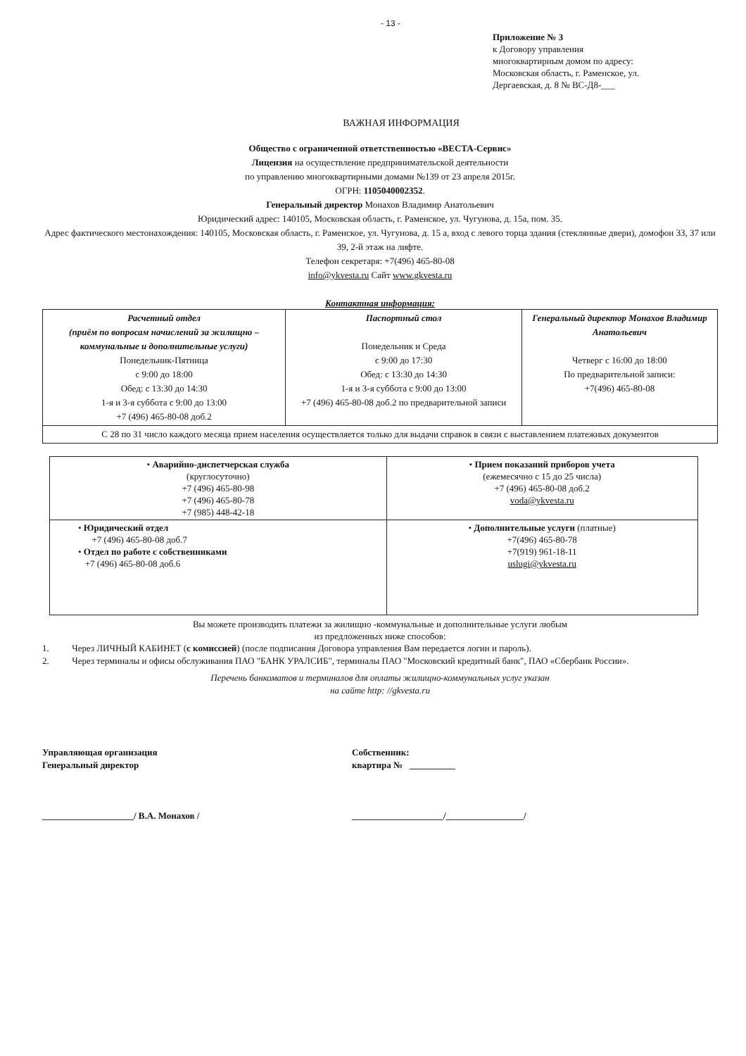- 13 -
Приложение № 3
к Договору управления
многоквартирным домом по адресу:
Московская область, г. Раменское, ул.
Дергаевская, д. 8 № ВС-Д8-___
ВАЖНАЯ ИНФОРМАЦИЯ
Общество с ограниченной ответственностью «ВЕСТА-Сервис»
Лицензия на осуществление предпринимательской деятельности
по управлению многоквартирными домами №139 от 23 апреля 2015г.
ОГРН: 1105040002352.
Генеральный директор Монахов Владимир Анатольевич
Юридический адрес: 140105, Московская область, г. Раменское, ул. Чугунова, д. 15а, пом. 35.
Адрес фактического местонахождения: 140105, Московская область, г. Раменское, ул. Чугунова, д. 15 а, вход с левого торца здания (стеклянные двери), домофон 33, 37 или 39, 2-й этаж на лифте.
Телефон секретаря: +7(496) 465-80-08
info@ykvesta.ru Сайт www.gkvesta.ru
Контактная информация:
| Расчетный отдел (приём по вопросам начислений за жилищно – коммунальные и дополнительные услуги) Понедельник-Пятница с 9:00 до 18:00 Обед: с 13:30 до 14:30 1-я и 3-я суббота с 9:00 до 13:00 +7 (496) 465-80-08 доб.2 | Паспортный стол Понедельник и Среда с 9:00 до 17:30 Обед: с 13:30 до 14:30 1-я и 3-я суббота с 9:00 до 13:00 +7 (496) 465-80-08 доб.2 по предварительной записи | Генеральный директор Монахов Владимир Анатольевич Четверг с 16:00 до 18:00 По предварительной записи: +7(496) 465-80-08 |
| С 28 по 31 число каждого месяца прием населения осуществляется только для выдачи справок в связи с выставлением платежных документов | | |
| • Аварийно-диспетчерская служба (круглосуточно) +7 (496) 465-80-98 +7 (496) 465-80-78 +7 (985) 448-42-18 | • Прием показаний приборов учета (ежемесячно с 15 до 25 числа) +7 (496) 465-80-08 доб.2 voda@ykvesta.ru |
| • Юридический отдел +7 (496) 465-80-08 доб.7 • Отдел по работе с собственниками +7 (496) 465-80-08 доб.6 | • Дополнительные услуги (платные) +7(496) 465-80-78 +7(919) 961-18-11 uslugi@ykvesta.ru |
Вы можете производить платежи за жилищно -коммунальные и дополнительные услуги любым
из предложенных ниже способов:
1. Через ЛИЧНЫЙ КАБИНЕТ (с комиссией) (после подписания Договора управления Вам передается логин и пароль).
2. Через терминалы и офисы обслуживания ПАО "БАНК УРАЛСИБ", терминалы ПАО "Московский кредитный банк", ПАО «Сбербанк России».
Перечень банкоматов и терминалов для оплаты жилищно-коммунальных услуг указан
на сайте http: //gkvesta.ru
Управляющая организация
Генеральный директор
____________________/ В.А. Монахов /
Собственник:
квартира № __________
____________________/_________________/